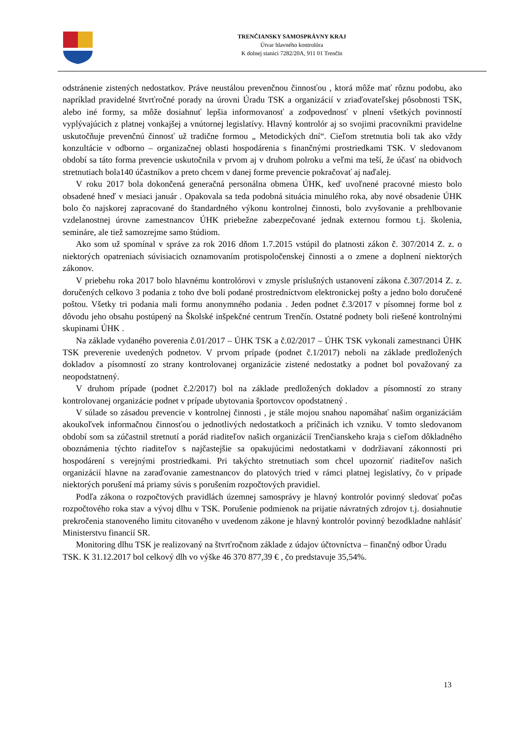TRENČIANSKY SAMOSPRÁVNY KRAJ
Útvar hlavného kontrolóra
K dolnej stanici 7282/20A, 911 01 Trenčín
odstránenie zistených nedostatkov. Práve neustálou prevenčnou činnosťou , ktorá môže mať rôznu podobu, ako napríklad pravidelné štvrťročné porady na úrovni Úradu TSK a organizácií v zriaďovateľskej pôsobnosti TSK, alebo iné formy, sa môže dosiahnuť lepšia informovanosť a zodpovednosť v plnení všetkých povinností vyplývajúcich z platnej vonkajšej a vnútornej legislatívy. Hlavný kontrolór aj so svojimi pracovníkmi pravidelne uskutočňuje prevenčnú činnosť už tradične formou „ Metodických dní“. Cieľom stretnutia boli tak ako vždy konzultácie v odborno – organizačnej oblasti hospodárenia s finančnými prostriedkami TSK. V sledovanom období sa táto forma prevencie uskutočnila v prvom aj v druhom polroku a veľmi ma teší, že účasť na obidvoch stretnutiach bola140 účastníkov a preto chcem v danej forme prevencie pokračovať aj naďalej.
V roku 2017 bola dokončená generačná personálna obmena ÚHK, keď uvoľnené pracovné miesto bolo obsadené hneď v mesiaci január . Opakovala sa teda podobná situácia minulého roka, aby nové obsadenie ÚHK bolo čo najskorej zapracované do štandardného výkonu kontrolnej činnosti, bolo zvyšovanie a prehlbovanie vzdelanostnej úrovne zamestnancov ÚHK priebežne zabezpečované jednak externou formou t.j. školenia, semináre, ale tiež samozrejme samo štúdiom.
Ako som už spomínal v správe za rok 2016 dňom 1.7.2015 vstúpil do platnosti zákon č. 307/2014 Z. z. o niektorých opatreniach súvisiacich oznamovaním protispoločenskej činnosti a o zmene a doplnení niektorých zákonov.
V priebehu roka 2017 bolo hlavnému kontrolórovi v zmysle príslušných ustanovení zákona č.307/2014 Z. z. doručených celkovo 3 podania z toho dve boli podané prostredníctvom elektronickej pošty a jedno bolo doručené poštou. Všetky tri podania mali formu anonymného podania . Jeden podnet č.3/2017 v písomnej forme bol z dôvodu jeho obsahu postúpený na Školské inšpekčné centrum Trenčín. Ostatné podnety boli riešené kontrolnými skupinami ÚHK .
Na základe vydaného poverenia č.01/2017 – ÚHK TSK a č.02/2017 – ÚHK TSK vykonali zamestnanci ÚHK TSK preverenie uvedených podnetov. V prvom prípade (podnet č.1/2017) neboli na základe predložených dokladov a písomností zo strany kontrolovanej organizácie zistené nedostatky a podnet bol považovaný za neopodstatnený.
V druhom prípade (podnet č.2/2017) bol na základe predložených dokladov a písomností zo strany kontrolovanej organizácie podnet v prípade ubytovania športovcov opodstatnený .
V súlade so zásadou prevencie v kontrolnej činnosti , je stále mojou snahou napomáhať našim organizáciám akoukoľvek informačnou činnosťou o jednotlivých nedostatkoch a príčinách ich vzniku. V tomto sledovanom období som sa zúčastnil stretnutí a porád riaditeľov našich organizácií Trenčianskeho kraja s cieľom dôkladného oboznámenia týchto riaditeľov s najčastejšie sa opakujúcimi nedostatkami v dodržiavaní zákonnosti pri hospodárení s verejnými prostriedkami. Pri takýchto stretnutiach som chcel upozorniť riaditeľov našich organizácií hlavne na zaraďovanie zamestnancov do platových tried v rámci platnej legislatívy, čo v prípade niektorých porušení má priamy súvis s porušením rozpočtových pravidiel.
Podľa zákona o rozpočtových pravidlách územnej samosprávy je hlavný kontrolór povinný sledovať počas rozpočtového roka stav a vývoj dlhu v TSK. Porušenie podmienok na prijatie návratných zdrojov t.j. dosiahnutie prekročenia stanoveného limitu citovaného v uvedenom zákone je hlavný kontrolór povinný bezodkladne nahlásiť Ministerstvu financií SR.
Monitoring dlhu TSK je realizovaný na štvrťročnom základe z údajov účtovníctva – finančný odbor Úradu TSK. K 31.12.2017 bol celkový dlh vo výške 46 370 877,39 € , čo predstavuje 35,54%.
13